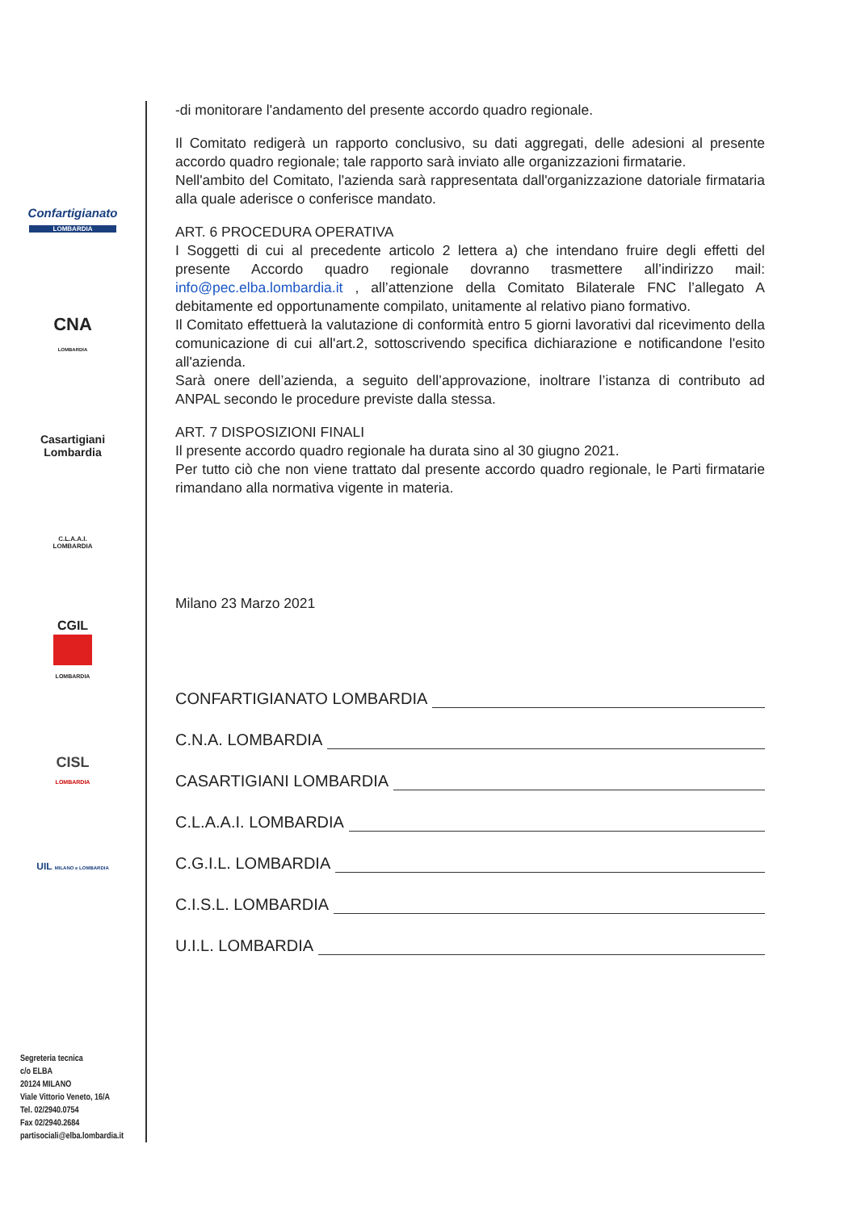Confartigianato
LOMBARDIA
CNA
LOMBARDIA
Casartigiani
Lombardia
C.L.A.A.I.
LOMBARDIA
CGIL
LOMBARDIA
CISL
LOMBARDIA
UIL MILANO e LOMBARDIA
Segreteria tecnica
c/o ELBA
20124 MILANO
Viale Vittorio Veneto, 16/A
Tel. 02/2940.0754
Fax 02/2940.2684
partisociali@elba.lombardia.it
-di monitorare l'andamento del presente accordo quadro regionale.
Il Comitato redigerà un rapporto conclusivo, su dati aggregati, delle adesioni al presente accordo quadro regionale; tale rapporto sarà inviato alle organizzazioni firmatarie.
Nell'ambito del Comitato, l'azienda sarà rappresentata dall'organizzazione datoriale firmataria alla quale aderisce o conferisce mandato.
ART. 6 PROCEDURA OPERATIVA
I Soggetti di cui al precedente articolo 2 lettera a) che intendano fruire degli effetti del presente Accordo quadro regionale dovranno trasmettere all’indirizzo mail: info@pec.elba.lombardia.it , all’attenzione della Comitato Bilaterale FNC l’allegato A debitamente ed opportunamente compilato, unitamente al relativo piano formativo.
Il Comitato effettuerà la valutazione di conformità entro 5 giorni lavorativi dal ricevimento della comunicazione di cui all'art.2, sottoscrivendo specifica dichiarazione e notificandone l'esito all'azienda.
Sarà onere dell’azienda, a seguito dell’approvazione, inoltrare l’istanza di contributo ad ANPAL secondo le procedure previste dalla stessa.
ART. 7 DISPOSIZIONI FINALI
Il presente accordo quadro regionale ha durata sino al 30 giugno 2021.
Per tutto ciò che non viene trattato dal presente accordo quadro regionale, le Parti firmatarie rimandano alla normativa vigente in materia.
Milano 23 Marzo 2021
CONFARTIGIANATO LOMBARDIA
C.N.A. LOMBARDIA
CASARTIGIANI LOMBARDIA
C.L.A.A.I. LOMBARDIA
C.G.I.L. LOMBARDIA
C.I.S.L. LOMBARDIA
U.I.L. LOMBARDIA